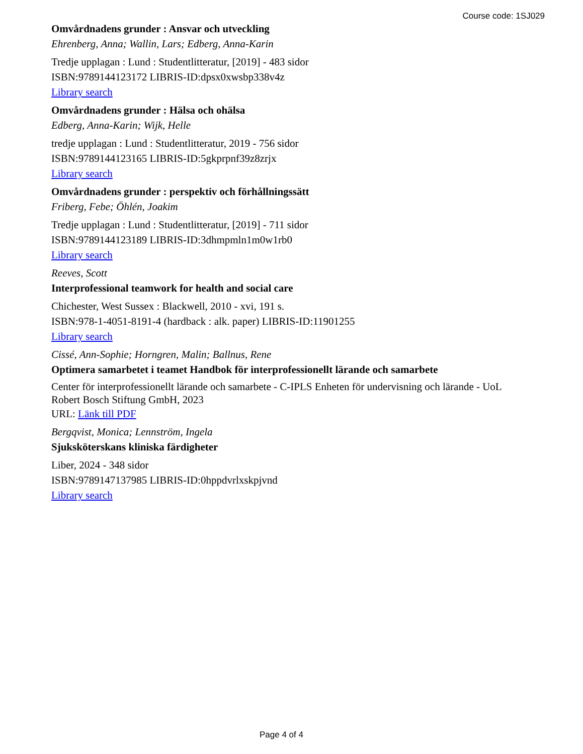Course code: 1SJ029
Omvårdnadens grunder : Ansvar och utveckling
Ehrenberg, Anna; Wallin, Lars; Edberg, Anna-Karin
Tredje upplagan : Lund : Studentlitteratur, [2019] - 483 sidor
ISBN:9789144123172 LIBRIS-ID:dpsx0xwsbp338v4z
Library search
Omvårdnadens grunder : Hälsa och ohälsa
Edberg, Anna-Karin; Wijk, Helle
tredje upplagan : Lund : Studentlitteratur, 2019 - 756 sidor
ISBN:9789144123165 LIBRIS-ID:5gkprpnf39z8zrjx
Library search
Omvårdnadens grunder : perspektiv och förhållningssätt
Friberg, Febe; Öhlén, Joakim
Tredje upplagan : Lund : Studentlitteratur, [2019] - 711 sidor
ISBN:9789144123189 LIBRIS-ID:3dhmpmln1m0w1rb0
Library search
Reeves, Scott
Interprofessional teamwork for health and social care
Chichester, West Sussex : Blackwell, 2010 - xvi, 191 s.
ISBN:978-1-4051-8191-4 (hardback : alk. paper) LIBRIS-ID:11901255
Library search
Cissé, Ann-Sophie; Horngren, Malin; Ballnus, Rene
Optimera samarbetet i teamet Handbok för interprofessionellt lärande och samarbete
Center för interprofessionellt lärande och samarbete - C-IPLS Enheten för undervisning och lärande - UoL Robert Bosch Stiftung GmbH, 2023
URL: Länk till PDF
Bergqvist, Monica; Lennström, Ingela
Sjuksköterskans kliniska färdigheter
Liber, 2024 - 348 sidor
ISBN:9789147137985 LIBRIS-ID:0hppdvrlxskpjvnd
Library search
Page 4 of 4